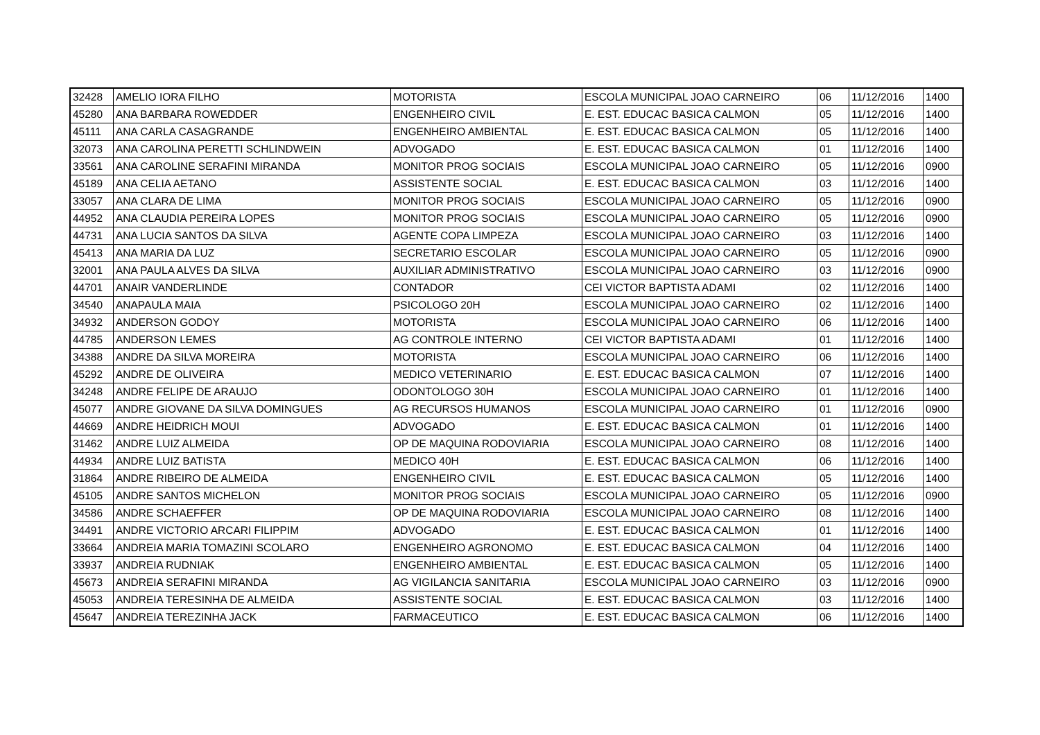| 32428 | AMELIO IORA FILHO | MOTORISTA | ESCOLA MUNICIPAL JOAO CARNEIRO | 06 | 11/12/2016 | 1400 |
| 45280 | ANA BARBARA ROWEDDER | ENGENHEIRO CIVIL | E. EST. EDUCAC BASICA CALMON | 05 | 11/12/2016 | 1400 |
| 45111 | ANA CARLA CASAGRANDE | ENGENHEIRO AMBIENTAL | E. EST. EDUCAC BASICA CALMON | 05 | 11/12/2016 | 1400 |
| 32073 | ANA CAROLINA PERETTI SCHLINDWEIN | ADVOGADO | E. EST. EDUCAC BASICA CALMON | 01 | 11/12/2016 | 1400 |
| 33561 | ANA CAROLINE SERAFINI MIRANDA | MONITOR PROG SOCIAIS | ESCOLA MUNICIPAL JOAO CARNEIRO | 05 | 11/12/2016 | 0900 |
| 45189 | ANA CELIA AETANO | ASSISTENTE SOCIAL | E. EST. EDUCAC BASICA CALMON | 03 | 11/12/2016 | 1400 |
| 33057 | ANA CLARA DE LIMA | MONITOR PROG SOCIAIS | ESCOLA MUNICIPAL JOAO CARNEIRO | 05 | 11/12/2016 | 0900 |
| 44952 | ANA CLAUDIA PEREIRA LOPES | MONITOR PROG SOCIAIS | ESCOLA MUNICIPAL JOAO CARNEIRO | 05 | 11/12/2016 | 0900 |
| 44731 | ANA LUCIA SANTOS DA SILVA | AGENTE COPA LIMPEZA | ESCOLA MUNICIPAL JOAO CARNEIRO | 03 | 11/12/2016 | 1400 |
| 45413 | ANA MARIA DA LUZ | SECRETARIO ESCOLAR | ESCOLA MUNICIPAL JOAO CARNEIRO | 05 | 11/12/2016 | 0900 |
| 32001 | ANA PAULA ALVES DA SILVA | AUXILIAR ADMINISTRATIVO | ESCOLA MUNICIPAL JOAO CARNEIRO | 03 | 11/12/2016 | 0900 |
| 44701 | ANAIR VANDERLINDE | CONTADOR | CEI VICTOR BAPTISTA ADAMI | 02 | 11/12/2016 | 1400 |
| 34540 | ANAPAULA MAIA | PSICOLOGO 20H | ESCOLA MUNICIPAL JOAO CARNEIRO | 02 | 11/12/2016 | 1400 |
| 34932 | ANDERSON GODOY | MOTORISTA | ESCOLA MUNICIPAL JOAO CARNEIRO | 06 | 11/12/2016 | 1400 |
| 44785 | ANDERSON LEMES | AG CONTROLE INTERNO | CEI VICTOR BAPTISTA ADAMI | 01 | 11/12/2016 | 1400 |
| 34388 | ANDRE DA SILVA MOREIRA | MOTORISTA | ESCOLA MUNICIPAL JOAO CARNEIRO | 06 | 11/12/2016 | 1400 |
| 45292 | ANDRE DE OLIVEIRA | MEDICO VETERINARIO | E. EST. EDUCAC BASICA CALMON | 07 | 11/12/2016 | 1400 |
| 34248 | ANDRE FELIPE DE ARAUJO | ODONTOLOGO 30H | ESCOLA MUNICIPAL JOAO CARNEIRO | 01 | 11/12/2016 | 1400 |
| 45077 | ANDRE GIOVANE DA SILVA DOMINGUES | AG RECURSOS HUMANOS | ESCOLA MUNICIPAL JOAO CARNEIRO | 01 | 11/12/2016 | 0900 |
| 44669 | ANDRE HEIDRICH MOUI | ADVOGADO | E. EST. EDUCAC BASICA CALMON | 01 | 11/12/2016 | 1400 |
| 31462 | ANDRE LUIZ ALMEIDA | OP DE MAQUINA RODOVIARIA | ESCOLA MUNICIPAL JOAO CARNEIRO | 08 | 11/12/2016 | 1400 |
| 44934 | ANDRE LUIZ BATISTA | MEDICO 40H | E. EST. EDUCAC BASICA CALMON | 06 | 11/12/2016 | 1400 |
| 31864 | ANDRE RIBEIRO DE ALMEIDA | ENGENHEIRO CIVIL | E. EST. EDUCAC BASICA CALMON | 05 | 11/12/2016 | 1400 |
| 45105 | ANDRE SANTOS MICHELON | MONITOR PROG SOCIAIS | ESCOLA MUNICIPAL JOAO CARNEIRO | 05 | 11/12/2016 | 0900 |
| 34586 | ANDRE SCHAEFFER | OP DE MAQUINA RODOVIARIA | ESCOLA MUNICIPAL JOAO CARNEIRO | 08 | 11/12/2016 | 1400 |
| 34491 | ANDRE VICTORIO ARCARI FILIPPIM | ADVOGADO | E. EST. EDUCAC BASICA CALMON | 01 | 11/12/2016 | 1400 |
| 33664 | ANDREIA MARIA TOMAZINI SCOLARO | ENGENHEIRO AGRONOMO | E. EST. EDUCAC BASICA CALMON | 04 | 11/12/2016 | 1400 |
| 33937 | ANDREIA RUDNIAK | ENGENHEIRO AMBIENTAL | E. EST. EDUCAC BASICA CALMON | 05 | 11/12/2016 | 1400 |
| 45673 | ANDREIA SERAFINI MIRANDA | AG VIGILANCIA SANITARIA | ESCOLA MUNICIPAL JOAO CARNEIRO | 03 | 11/12/2016 | 0900 |
| 45053 | ANDREIA TERESINHA DE ALMEIDA | ASSISTENTE SOCIAL | E. EST. EDUCAC BASICA CALMON | 03 | 11/12/2016 | 1400 |
| 45647 | ANDREIA TEREZINHA JACK | FARMACEUTICO | E. EST. EDUCAC BASICA CALMON | 06 | 11/12/2016 | 1400 |